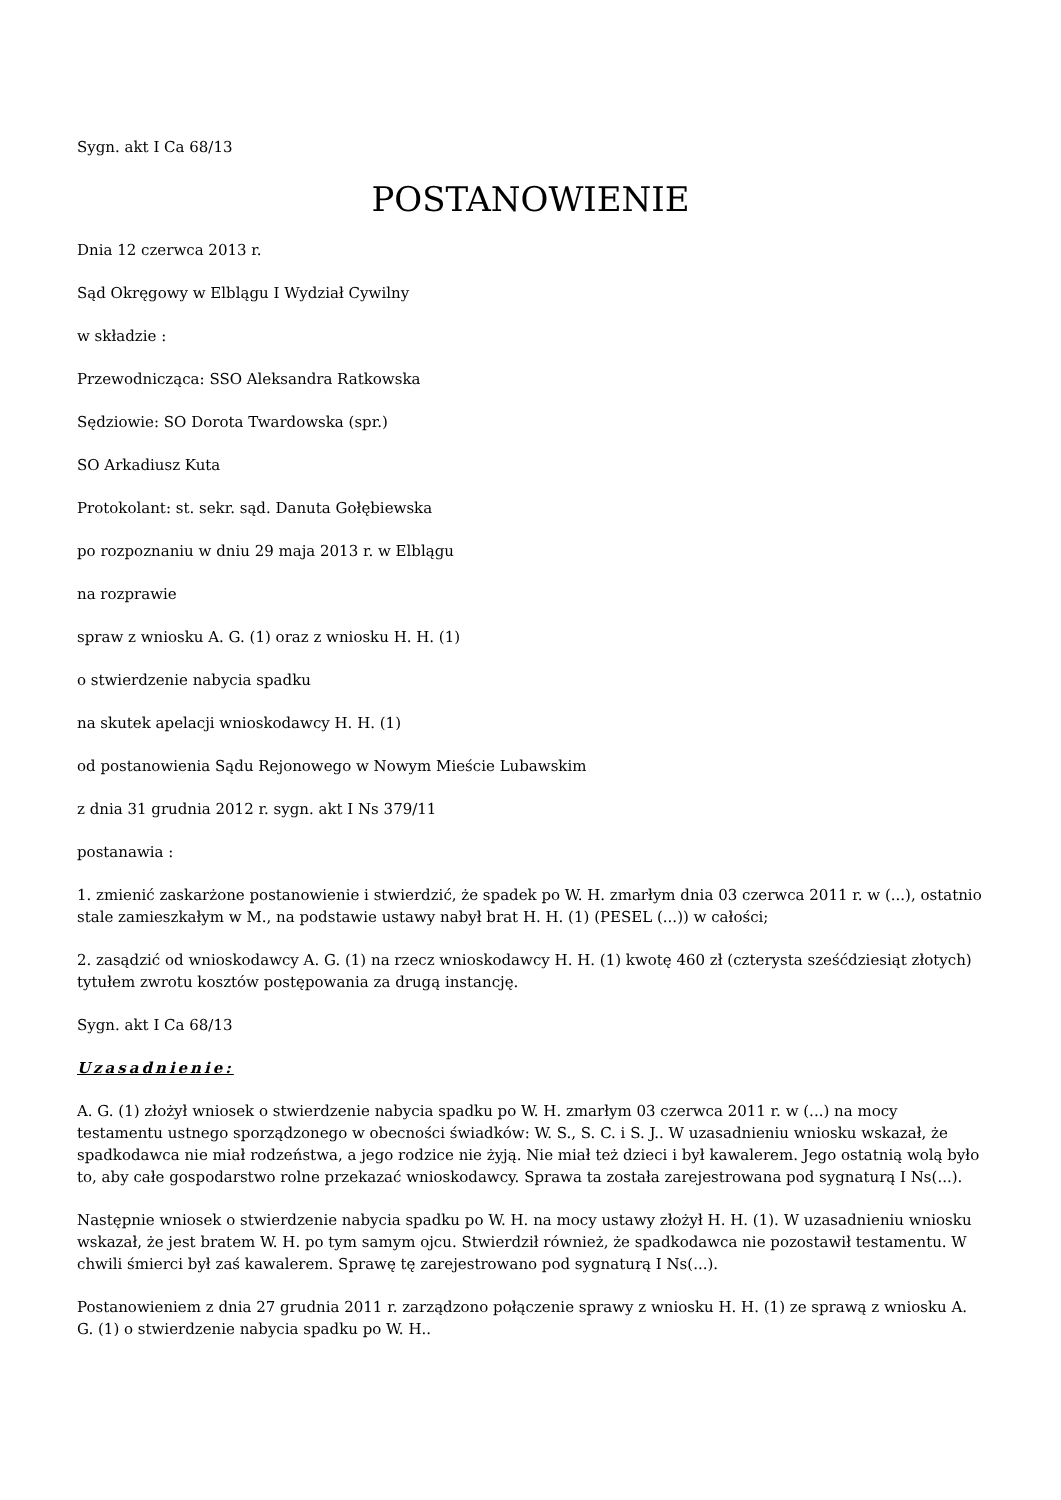Sygn. akt I Ca 68/13
POSTANOWIENIE
Dnia 12 czerwca 2013 r.
Sąd Okręgowy w Elblągu I Wydział Cywilny
w składzie :
Przewodnicząca: SSO Aleksandra Ratkowska
Sędziowie: SO Dorota Twardowska (spr.)
SO Arkadiusz Kuta
Protokolant: st. sekr. sąd. Danuta Gołębiewska
po rozpoznaniu w dniu 29 maja 2013 r. w Elblągu
na rozprawie
spraw z wniosku A. G. (1) oraz z wniosku H. H. (1)
o stwierdzenie nabycia spadku
na skutek apelacji wnioskodawcy H. H. (1)
od postanowienia Sądu Rejonowego w Nowym Mieście Lubawskim
z dnia 31 grudnia 2012 r. sygn. akt I Ns 379/11
postanawia :
1. zmienić zaskarżone postanowienie i stwierdzić, że spadek po W. H. zmarłym dnia 03 czerwca 2011 r. w (...), ostatnio stale zamieszkałym w M., na podstawie ustawy nabył brat H. H. (1) (PESEL (...)) w całości;
2. zasądzić od wnioskodawcy A. G. (1) na rzecz wnioskodawcy H. H. (1) kwotę 460 zł (czterysta sześćdziesiąt złotych) tytułem zwrotu kosztów postępowania za drugą instancję.
Sygn. akt I Ca 68/13
Uzasadnienie:
A. G. (1) złożył wniosek o stwierdzenie nabycia spadku po W. H. zmarłym 03 czerwca 2011 r. w (...) na mocy testamentu ustnego sporządzonego w obecności świadków: W. S., S. C. i S. J.. W uzasadnieniu wniosku wskazał, że spadkodawca nie miał rodzeństwa, a jego rodzice nie żyją. Nie miał też dzieci i był kawalerem. Jego ostatnią wolą było to, aby całe gospodarstwo rolne przekazać wnioskodawcy. Sprawa ta została zarejestrowana pod sygnaturą I Ns(...).
Następnie wniosek o stwierdzenie nabycia spadku po W. H. na mocy ustawy złożył H. H. (1). W uzasadnieniu wniosku wskazał, że jest bratem W. H. po tym samym ojcu. Stwierdził również, że spadkodawca nie pozostawił testamentu. W chwili śmierci był zaś kawalerem. Sprawę tę zarejestrowano pod sygnaturą I Ns(...).
Postanowieniem z dnia 27 grudnia 2011 r. zarządzono połączenie sprawy z wniosku H. H. (1) ze sprawą z wniosku A. G. (1) o stwierdzenie nabycia spadku po W. H..